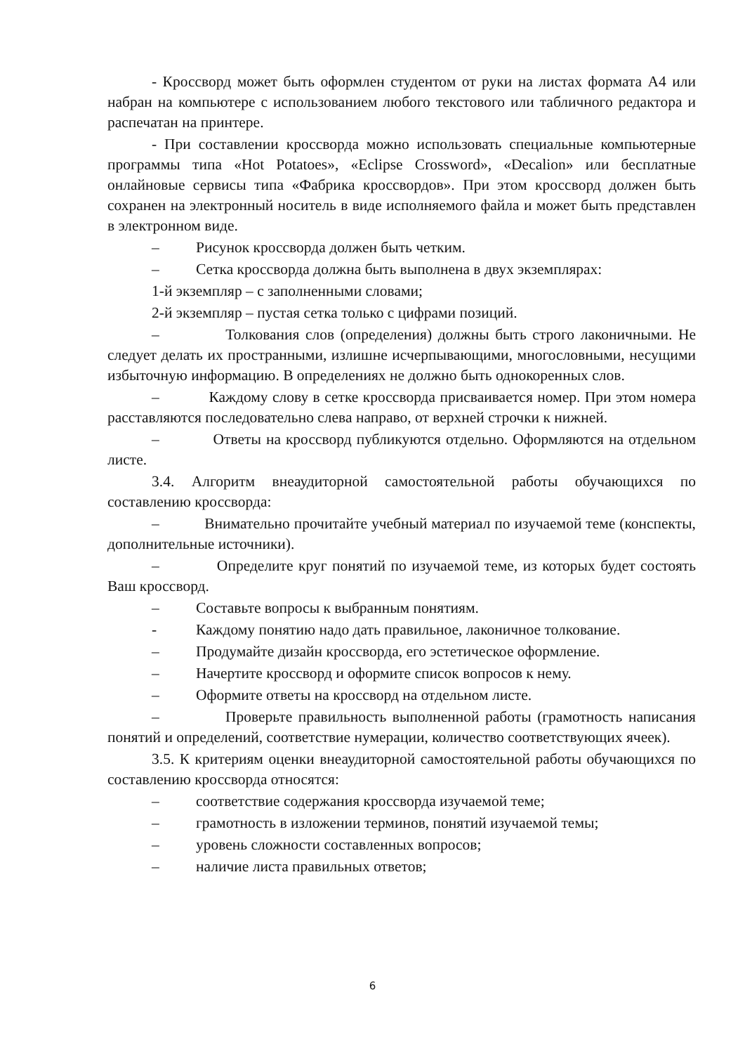- Кроссворд может быть оформлен студентом от руки на листах формата А4 или набран на компьютере с использованием любого текстового или табличного редактора и распечатан на принтере.
- При составлении кроссворда можно использовать специальные компьютерные программы типа «Hot Potatoes», «Eclipse Crossword», «Decalion» или бесплатные онлайновые сервисы типа «Фабрика кроссвордов». При этом кроссворд должен быть сохранен на электронный носитель в виде исполняемого файла и может быть представлен в электронном виде.
– Рисунок кроссворда должен быть четким.
– Сетка кроссворда должна быть выполнена в двух экземплярах:
1-й экземпляр – с заполненными словами;
2-й экземпляр – пустая сетка только с цифрами позиций.
– Толкования слов (определения) должны быть строго лаконичными. Не следует делать их пространными, излишне исчерпывающими, многословными, несущими избыточную информацию. В определениях не должно быть однокоренных слов.
– Каждому слову в сетке кроссворда присваивается номер. При этом номера расставляются последовательно слева направо, от верхней строчки к нижней.
– Ответы на кроссворд публикуются отдельно. Оформляются на отдельном листе.
3.4. Алгоритм внеаудиторной самостоятельной работы обучающихся по составлению кроссворда:
– Внимательно прочитайте учебный материал по изучаемой теме (конспекты, дополнительные источники).
– Определите круг понятий по изучаемой теме, из которых будет состоять Ваш кроссворд.
– Составьте вопросы к выбранным понятиям.
- Каждому понятию надо дать правильное, лаконичное толкование.
– Продумайте дизайн кроссворда, его эстетическое оформление.
– Начертите кроссворд и оформите список вопросов к нему.
– Оформите ответы на кроссворд на отдельном листе.
– Проверьте правильность выполненной работы (грамотность написания понятий и определений, соответствие нумерации, количество соответствующих ячеек).
3.5. К критериям оценки внеаудиторной самостоятельной работы обучающихся по составлению кроссворда относятся:
– соответствие содержания кроссворда изучаемой теме;
– грамотность в изложении терминов, понятий изучаемой темы;
– уровень сложности составленных вопросов;
– наличие листа правильных ответов;
6